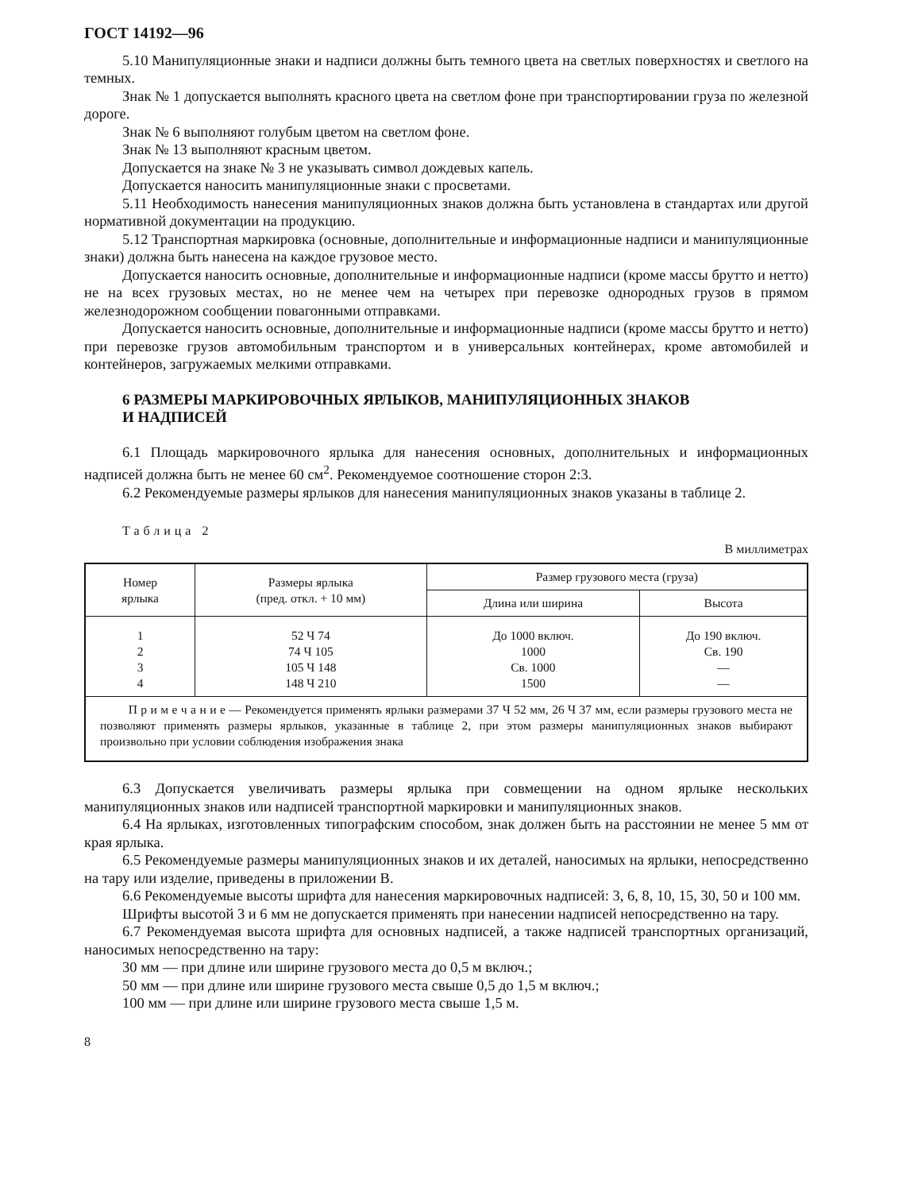ГОСТ 14192—96
5.10 Манипуляционные знаки и надписи должны быть темного цвета на светлых поверхностях и светлого на темных.
Знак № 1 допускается выполнять красного цвета на светлом фоне при транспортировании груза по железной дороге.
Знак № 6 выполняют голубым цветом на светлом фоне.
Знак № 13 выполняют красным цветом.
Допускается на знаке № 3 не указывать символ дождевых капель.
Допускается наносить манипуляционные знаки с просветами.
5.11 Необходимость нанесения манипуляционных знаков должна быть установлена в стандартах или другой нормативной документации на продукцию.
5.12 Транспортная маркировка (основные, дополнительные и информационные надписи и манипуляционные знаки) должна быть нанесена на каждое грузовое место.
Допускается наносить основные, дополнительные и информационные надписи (кроме массы брутто и нетто) не на всех грузовых местах, но не менее чем на четырех при перевозке однородных грузов в прямом железнодорожном сообщении повагонными отправками.
Допускается наносить основные, дополнительные и информационные надписи (кроме массы брутто и нетто) при перевозке грузов автомобильным транспортом и в универсальных контейнерах, кроме автомобилей и контейнеров, загружаемых мелкими отправками.
6 РАЗМЕРЫ МАРКИРОВОЧНЫХ ЯРЛЫКОВ, МАНИПУЛЯЦИОННЫХ ЗНАКОВ
И НАДПИСЕЙ
6.1 Площадь маркировочного ярлыка для нанесения основных, дополнительных и информационных надписей должна быть не менее 60 см<sup>2</sup>. Рекомендуемое соотношение сторон 2:3.
6.2 Рекомендуемые размеры ярлыков для нанесения манипуляционных знаков указаны в таблице 2.
Таблица 2
В миллиметрах
| Номер ярлыка | Размеры ярлыка (пред. откл. + 10 мм) | Размер грузового места (груза) | |
| --- | --- | --- | --- |
| | | Длина или ширина | Высота |
| 1 2 3 4 | 52 Ч 74 74 Ч 105 105 Ч 148 148 Ч 210 | До 1000 включ. 1000 Св. 1000 1500 | До 190 включ. Св. 190 — — |
| П р и м е ч а н и е — Рекомендуется применять ярлыки размерами 37 Ч 52 мм, 26 Ч 37 мм, если размеры грузового места не позволяют применять размеры ярлыков, указанные в таблице 2, при этом размеры манипуляционных знаков выбирают произвольно при условии соблюдения изображения знака | | | |
6.3 Допускается увеличивать размеры ярлыка при совмещении на одном ярлыке нескольких манипуляционных знаков или надписей транспортной маркировки и манипуляционных знаков.
6.4 На ярлыках, изготовленных типографским способом, знак должен быть на расстоянии не менее 5 мм от края ярлыка.
6.5 Рекомендуемые размеры манипуляционных знаков и их деталей, наносимых на ярлыки, непосредственно на тару или изделие, приведены в приложении В.
6.6 Рекомендуемые высоты шрифта для нанесения маркировочных надписей: 3, 6, 8, 10, 15, 30, 50 и 100 мм.
Шрифты высотой 3 и 6 мм не допускается применять при нанесении надписей непосредственно на тару.
6.7 Рекомендуемая высота шрифта для основных надписей, а также надписей транспортных организаций, наносимых непосредственно на тару:
30 мм — при длине или ширине грузового места до 0,5 м включ.;
50 мм — при длине или ширине грузового места свыше 0,5 до 1,5 м включ.;
100 мм — при длине или ширине грузового места свыше 1,5 м.
8